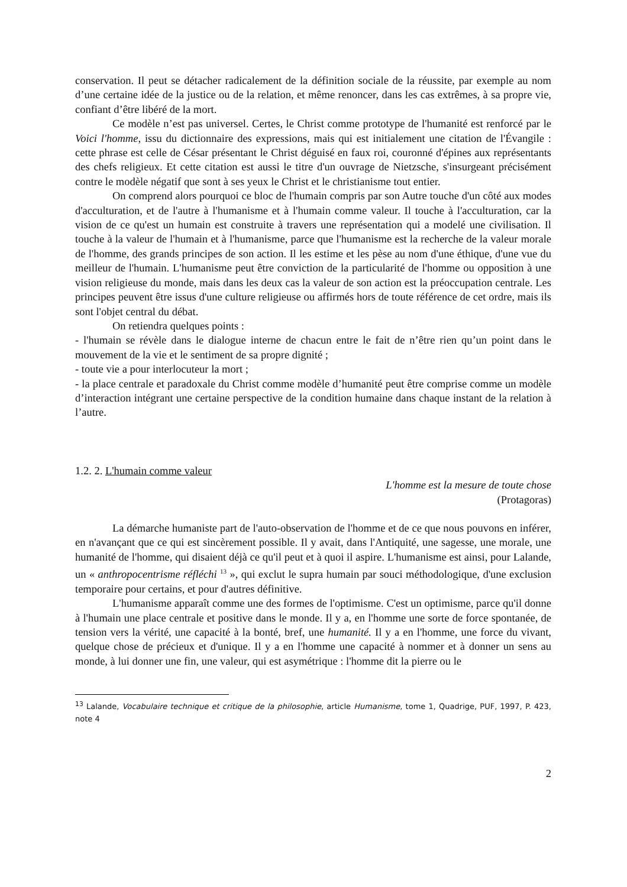conservation. Il peut se détacher radicalement de la définition sociale de la réussite, par exemple au nom d’une certaine idée de la justice ou de la relation, et même renoncer, dans les cas extrêmes, à sa propre vie, confiant d’être libéré de la mort.
Ce modèle n’est pas universel. Certes, le Christ comme prototype de l'humanité est renforcé par le Voici l'homme, issu du dictionnaire des expressions, mais qui est initialement une citation de l'Évangile : cette phrase est celle de César présentant le Christ déguisé en faux roi, couronné d'épines aux représentants des chefs religieux. Et cette citation est aussi le titre d'un ouvrage de Nietzsche, s'insurgeant précisément contre le modèle négatif que sont à ses yeux le Christ et le christianisme tout entier.
On comprend alors pourquoi ce bloc de l'humain compris par son Autre touche d'un côté aux modes d'acculturation, et de l'autre à l'humanisme et à l'humain comme valeur. Il touche à l'acculturation, car la vision de ce qu'est un humain est construite à travers une représentation qui a modelé une civilisation. Il touche à la valeur de l'humain et à l'humanisme, parce que l'humanisme est la recherche de la valeur morale de l'homme, des grands principes de son action. Il les estime et les pèse au nom d'une éthique, d'une vue du meilleur de l'humain. L'humanisme peut être conviction de la particularité de l'homme ou opposition à une vision religieuse du monde, mais dans les deux cas la valeur de son action est la préoccupation centrale. Les principes peuvent être issus d'une culture religieuse ou affirmés hors de toute référence de cet ordre, mais ils sont l'objet central du débat.
On retiendra quelques points :
- l'humain se révèle dans le dialogue interne de chacun entre le fait de n’être rien qu’un point dans le mouvement de la vie et le sentiment de sa propre dignité ;
- toute vie a pour interlocuteur la mort ;
- la place centrale et paradoxale du Christ comme modèle d’humanité peut être comprise comme un modèle d’interaction intégrant une certaine perspective de la condition humaine dans chaque instant de la relation à l’autre.
1.2. 2. L'humain comme valeur
L'homme est la mesure de toute chose
(Protagoras)
La démarche humaniste part de l'auto-observation de l'homme et de ce que nous pouvons en inférer, en n'avançant que ce qui est sincèrement possible. Il y avait, dans l'Antiquité, une sagesse, une morale, une humanité de l'homme, qui disaient déjà ce qu'il peut et à quoi il aspire. L'humanisme est ainsi, pour Lalande, un « anthropocentrisme réfléchi <sup>13</sup> », qui exclut le supra humain par souci méthodologique, d'une exclusion temporaire pour certains, et pour d'autres définitive.
L'humanisme apparaît comme une des formes de l'optimisme. C'est un optimisme, parce qu'il donne à l'humain une place centrale et positive dans le monde. Il y a, en l'homme une sorte de force spontanée, de tension vers la vérité, une capacité à la bonté, bref, une humanité. Il y a en l'homme, une force du vivant, quelque chose de précieux et d'unique. Il y a en l'homme une capacité à nommer et à donner un sens au monde, à lui donner une fin, une valeur, qui est asymétrique : l'homme dit la pierre ou le
<sup>13</sup> Lalande, Vocabulaire technique et critique de la philosophie, article Humanisme, tome 1, Quadrige, PUF, 1997, P. 423, note 4
2